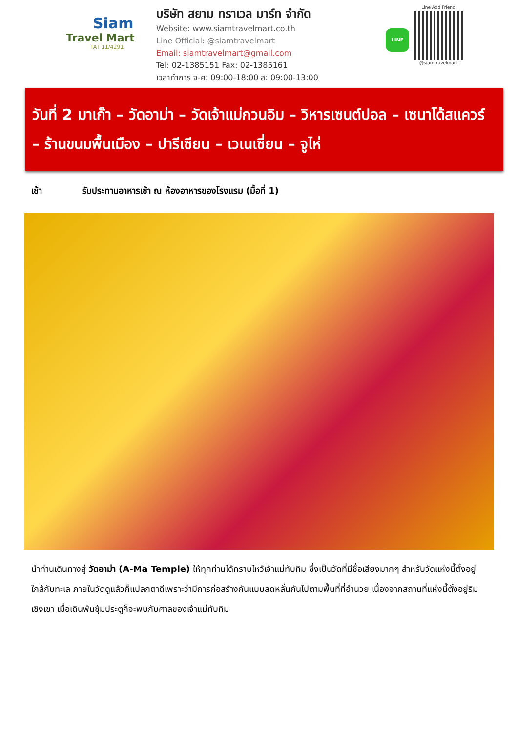Siam
Travel Mart
TAT 11/4291
บริษัท สยาม ทราเวล มาร์ท จำกัด
Website: www.siamtravelmart.co.th
Line Official: @siamtravelmart
Email: siamtravelmart@gmail.com
Tel: 02-1385151 Fax: 02-1385161
เวลาทำการ จ-ศ: 09:00-18:00 ส: 09:00-13:00
LINE
Line Add Friend
@siamtravelmart
วันที่ 2 มาเก๊า – วัดอาม่า – วัดเจ้าแม่กวนอิม – วิหารเซนต์ปอล – เซนาโด้สแควร์ – ร้านขนมพื้นเมือง – ปารีเซียน – เวเนเซี่ยน – จูไห่
เช้า รับประทานอาหารเช้า ณ ห้องอาหารของโรงแรม (มื้อที่ 1)
นำท่านเดินทางสู่ วัดอาม่า (A-Ma Temple) ให้ทุกท่านได้กราบไหว้เจ้าแม่ทับทิม ซึ่งเป็นวัดที่มีชื่อเสียงมากๆ สำหรับวัดแห่งนี้ตั้งอยู่ ใกล้กับทะเล ภายในวัดดูแล้วก็แปลกตาดีเพราะว่ามีการก่อสร้างกันแบบลดหลั่นกันไปตามพื้นที่ที่อำนวย เนื่องจากสถานที่แห่งนี้ตั้งอยู่ริมเชิงเขา เมื่อเดินพ้นซุ้มประตูก็จะพบกับศาลของเจ้าแม่ทับทิม